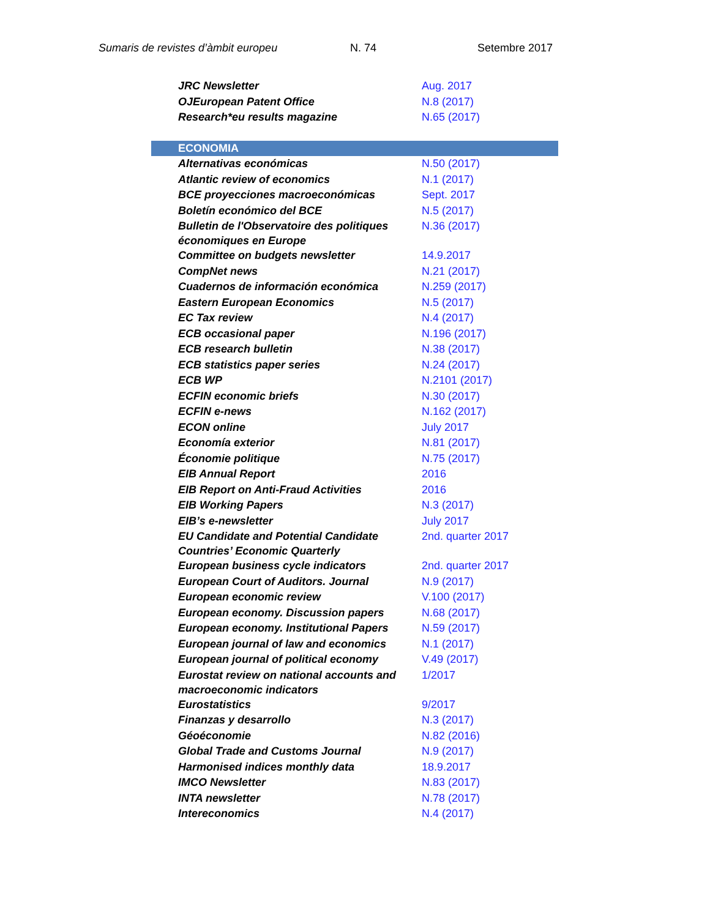Sumaris de revistes d’àmbit europeu N. 74 Setembre 2017
| JRC Newsletter | Aug. 2017 |
| OJEuropean Patent Office | N.8 (2017) |
| Research*eu results magazine | N.65 (2017) |
| ECONOMIA | |
| Alternativas económicas | N.50 (2017) |
| Atlantic review of economics | N.1 (2017) |
| BCE proyecciones macroeconómicas | Sept. 2017 |
| Boletín económico del BCE | N.5 (2017) |
| Bulletin de l'Observatoire des politiques économiques en Europe | N.36 (2017) |
| Committee on budgets newsletter | 14.9.2017 |
| CompNet news | N.21 (2017) |
| Cuadernos de información económica | N.259 (2017) |
| Eastern European Economics | N.5 (2017) |
| EC Tax review | N.4 (2017) |
| ECB occasional paper | N.196 (2017) |
| ECB research bulletin | N.38 (2017) |
| ECB statistics paper series | N.24 (2017) |
| ECB WP | N.2101 (2017) |
| ECFIN economic briefs | N.30 (2017) |
| ECFIN e-news | N.162 (2017) |
| ECON online | July 2017 |
| Economía exterior | N.81 (2017) |
| Économie politique | N.75 (2017) |
| EIB Annual Report | 2016 |
| EIB Report on Anti-Fraud Activities | 2016 |
| EIB Working Papers | N.3 (2017) |
| EIB’s e-newsletter | July 2017 |
| EU Candidate and Potential Candidate Countries’ Economic Quarterly | 2nd. quarter 2017 |
| European business cycle indicators | 2nd. quarter 2017 |
| European Court of Auditors. Journal | N.9 (2017) |
| European economic review | V.100 (2017) |
| European economy. Discussion papers | N.68 (2017) |
| European economy. Institutional Papers | N.59 (2017) |
| European journal of law and economics | N.1 (2017) |
| European journal of political economy | V.49 (2017) |
| Eurostat review on national accounts and macroeconomic indicators | 1/2017 |
| Eurostatistics | 9/2017 |
| Finanzas y desarrollo | N.3 (2017) |
| Géoéconomie | N.82 (2016) |
| Global Trade and Customs Journal | N.9 (2017) |
| Harmonised indices monthly data | 18.9.2017 |
| IMCO Newsletter | N.83 (2017) |
| INTA newsletter | N.78 (2017) |
| Intereconomics | N.4 (2017) |